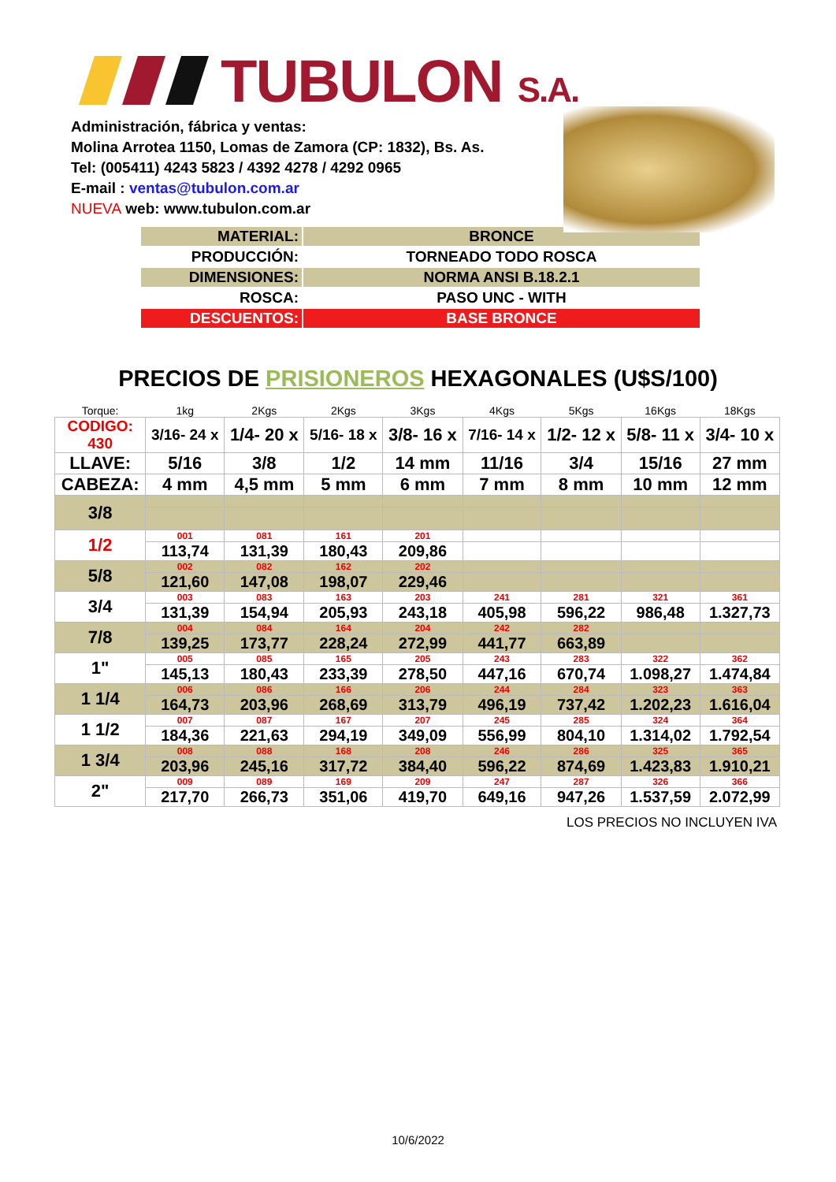TUBULON S.A.
Administración, fábrica y ventas:
Molina Arrotea 1150, Lomas de Zamora (CP: 1832), Bs. As.
Tel: (005411) 4243 5823 / 4392 4278 / 4292 0965
E-mail : ventas@tubulon.com.ar
NUEVA web: www.tubulon.com.ar
| MATERIAL: | BRONCE |
| PRODUCCIÓN: | TORNEADO TODO ROSCA |
| DIMENSIONES: | NORMA ANSI B.18.2.1 |
| ROSCA: | PASO UNC - WITH |
| DESCUENTOS: | BASE BRONCE |
PRECIOS DE PRISIONEROS HEXAGONALES (U$S/100)
| Torque: | 1kg | 2Kgs | 2Kgs | 3Kgs | 4Kgs | 5Kgs | 16Kgs | 18Kgs |
| CODIGO: 430 | 3/16- 24 x | 1/4- 20 x | 5/16- 18 x | 3/8- 16 x | 7/16- 14 x | 1/2- 12 x | 5/8- 11 x | 3/4- 10 x |
| LLAVE: | 5/16 | 3/8 | 1/2 | 14 mm | 11/16 | 3/4 | 15/16 | 27 mm |
| CABEZA: | 4 mm | 4,5 mm | 5 mm | 6 mm | 7 mm | 8 mm | 10 mm | 12 mm |
| 3/8 | | | | | | | | |
| 1/2 | 001 | 081 | 161 | 201 | | | | |
| | 113,74 | 131,39 | 180,43 | 209,86 | | | | |
| 5/8 | 002 | 082 | 162 | 202 | | | | |
| | 121,60 | 147,08 | 198,07 | 229,46 | | | | |
| 3/4 | 003 | 083 | 163 | 203 | 241 | 281 | 321 | 361 |
| | 131,39 | 154,94 | 205,93 | 243,18 | 405,98 | 596,22 | 986,48 | 1.327,73 |
| 7/8 | 004 | 084 | 164 | 204 | 242 | 282 | | |
| | 139,25 | 173,77 | 228,24 | 272,99 | 441,77 | 663,89 | | |
| 1" | 005 | 085 | 165 | 205 | 243 | 283 | 322 | 362 |
| | 145,13 | 180,43 | 233,39 | 278,50 | 447,16 | 670,74 | 1.098,27 | 1.474,84 |
| 1 1/4 | 006 | 086 | 166 | 206 | 244 | 284 | 323 | 363 |
| | 164,73 | 203,96 | 268,69 | 313,79 | 496,19 | 737,42 | 1.202,23 | 1.616,04 |
| 1 1/2 | 007 | 087 | 167 | 207 | 245 | 285 | 324 | 364 |
| | 184,36 | 221,63 | 294,19 | 349,09 | 556,99 | 804,10 | 1.314,02 | 1.792,54 |
| 1 3/4 | 008 | 088 | 168 | 208 | 246 | 286 | 325 | 365 |
| | 203,96 | 245,16 | 317,72 | 384,40 | 596,22 | 874,69 | 1.423,83 | 1.910,21 |
| 2" | 009 | 089 | 169 | 209 | 247 | 287 | 326 | 366 |
| | 217,70 | 266,73 | 351,06 | 419,70 | 649,16 | 947,26 | 1.537,59 | 2.072,99 |
LOS PRECIOS NO INCLUYEN IVA
10/6/2022